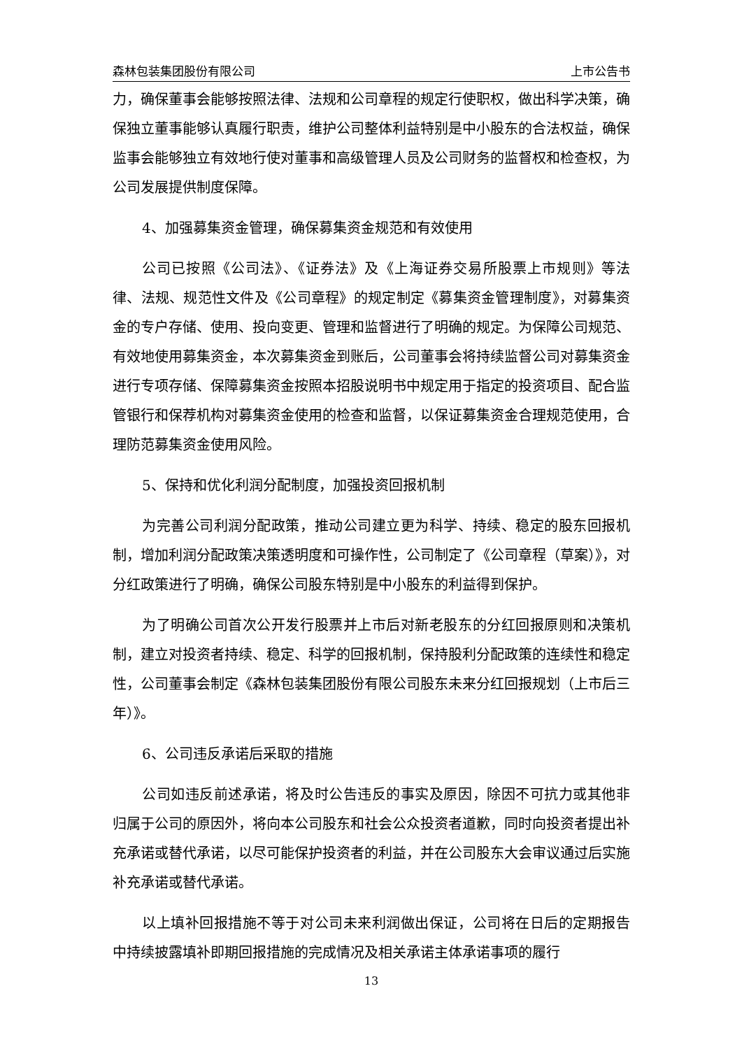森林包装集团股份有限公司 上市公告书
力，确保董事会能够按照法律、法规和公司章程的规定行使职权，做出科学决策，确保独立董事能够认真履行职责，维护公司整体利益特别是中小股东的合法权益，确保监事会能够独立有效地行使对董事和高级管理人员及公司财务的监督权和检查权，为公司发展提供制度保障。
4、加强募集资金管理，确保募集资金规范和有效使用
公司已按照《公司法》、《证券法》及《上海证券交易所股票上市规则》等法律、法规、规范性文件及《公司章程》的规定制定《募集资金管理制度》，对募集资金的专户存储、使用、投向变更、管理和监督进行了明确的规定。为保障公司规范、有效地使用募集资金，本次募集资金到账后，公司董事会将持续监督公司对募集资金进行专项存储、保障募集资金按照本招股说明书中规定用于指定的投资项目、配合监管银行和保荐机构对募集资金使用的检查和监督，以保证募集资金合理规范使用，合理防范募集资金使用风险。
5、保持和优化利润分配制度，加强投资回报机制
为完善公司利润分配政策，推动公司建立更为科学、持续、稳定的股东回报机制，增加利润分配政策决策透明度和可操作性，公司制定了《公司章程（草案）》，对分红政策进行了明确，确保公司股东特别是中小股东的利益得到保护。
为了明确公司首次公开发行股票并上市后对新老股东的分红回报原则和决策机制，建立对投资者持续、稳定、科学的回报机制，保持股利分配政策的连续性和稳定性，公司董事会制定《森林包装集团股份有限公司股东未来分红回报规划（上市后三年）》。
6、公司违反承诺后采取的措施
公司如违反前述承诺，将及时公告违反的事实及原因，除因不可抗力或其他非归属于公司的原因外，将向本公司股东和社会公众投资者道歉，同时向投资者提出补充承诺或替代承诺，以尽可能保护投资者的利益，并在公司股东大会审议通过后实施补充承诺或替代承诺。
以上填补回报措施不等于对公司未来利润做出保证，公司将在日后的定期报告中持续披露填补即期回报措施的完成情况及相关承诺主体承诺事项的履行
13